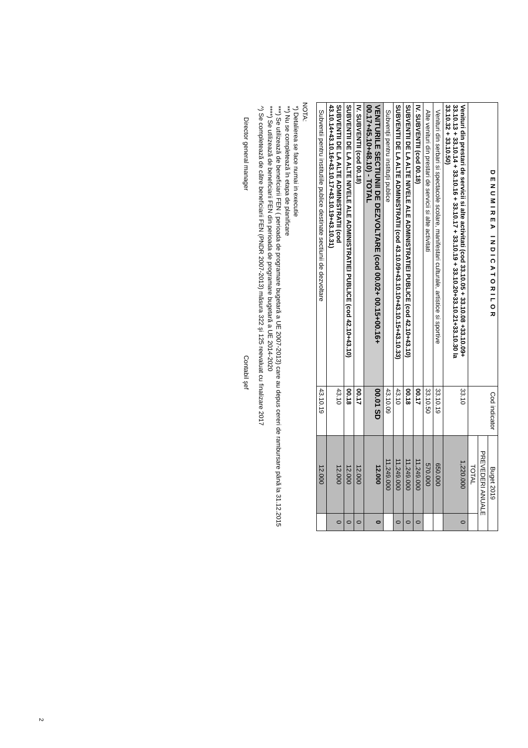| DENUMIREA INDICATORILOR | Cod indicator | Buget 2019 | |
| --- | --- | --- | --- |
| | | PREVEDERI ANUALE | |
| | | TOTAL | |
| Venituri din prestari de servicii si alte activitati (cod 33.10.05 + 33.10.08 +33.10.09+ 33.10.13 + 33.10.14 + 33.10.16 + 33.10.17 + 33.10.19 + 33.10.20+33.10.21+33.10.30 la 33.10.32 + 33.10.50) | 33.10 | 1,220.000 | 0 |
| Venituri din serbari si spectacole scolare, manifestari culturale, artistice si sportive | 33.10.19 | 650.000 | |
| Alte venituri din prestari de servicii si alte activitati | 33.10.50 | 570.000 | |
| IV. SUBVENTII (cod 00.18) | 00.17 | 11,249.000 | 0 |
| SUBVENTII DE LA ALTE NIVELE ALE ADMINISTRATIEI PUBLICE (cod 42.10+43.10) | 00.18 | 11,249.000 | 0 |
| SUBVENTII DE LA ALTE ADMINISTRATII (cod 43.10.09+43.10.10+43.10.15+43.10.33) | 43.10 | 11,249.000 | 0 |
| Subvenţii pentru instituţii publice | 43.10.09 | 11,249.000 | |
| VENITURILE SECTIUNII DE DEZVOLTARE (cod 00.02+ 00.15+00.16+ 00.17+45.10+48.10) - TOTAL | 00.01 SD | 12.000 | 0 |
| IV. SUBVENTII (cod 00.18) | 00.17 | 12.000 | 0 |
| SUBVENTII DE LA ALTE NIVELE ALE ADMINISTRATIEI PUBLICE (cod 42.10+43.10) | 00.18 | 12.000 | 0 |
| SUBVENTII DE LA ALTE ADMINISTRATII (cod 43.10.14+43.10.16+43.10.17+43.10.19+43.10.31) | 43.10 | 12.000 | 0 |
| Subventii pentru institutiile publice destinate sectiunii de dezvoltare | 43.10.19 | 12.000 | |
NOTA:
*) Detalierea se face numai in executie
**) Nu se completează în etapa de planificare
***) Se utilizează de beneficiarii FEN ( perioada de programare bugetară a UE 2007-2013) care au depus cereri de rambursare până la 31.12.2015
****) Se utilizează de beneficiarii FEN din perioada de programare bugetară a UE 2014-2020
^) Se completează de către beneficiarii FEN (PNDR 2007-2013) măsura 322 şi 125 reevaluat cu finalizare 2017
Director general manager Contabil şef
2